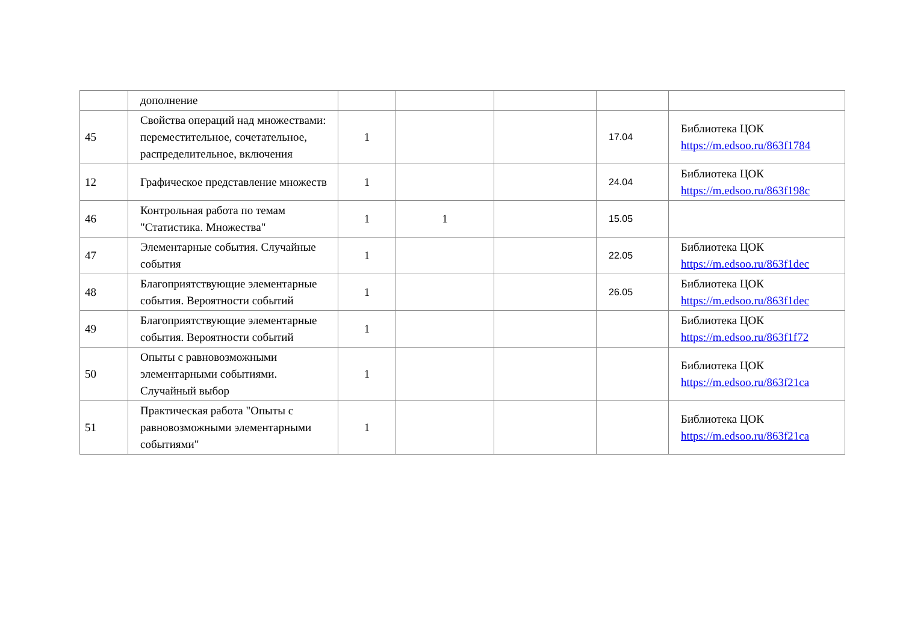| | дополнение | | | | | |
| 45 | Свойства операций над множествами: переместительное, сочетательное, распределительное, включения | 1 | | | 17.04 | Библиотека ЦОК https://m.edsoo.ru/863f1784 |
| 12 | Графическое представление множеств | 1 | | | 24.04 | Библиотека ЦОК https://m.edsoo.ru/863f198c |
| 46 | Контрольная работа по темам "Статистика. Множества" | 1 | 1 | | 15.05 | |
| 47 | Элементарные события. Случайные события | 1 | | | 22.05 | Библиотека ЦОК https://m.edsoo.ru/863f1dec |
| 48 | Благоприятствующие элементарные события. Вероятности событий | 1 | | | 26.05 | Библиотека ЦОК https://m.edsoo.ru/863f1dec |
| 49 | Благоприятствующие элементарные события. Вероятности событий | 1 | | | | Библиотека ЦОК https://m.edsoo.ru/863f1f72 |
| 50 | Опыты с равновозможными элементарными событиями. Случайный выбор | 1 | | | | Библиотека ЦОК https://m.edsoo.ru/863f21ca |
| 51 | Практическая работа "Опыты с равновозможными элементарными событиями" | 1 | | | | Библиотека ЦОК https://m.edsoo.ru/863f21ca |